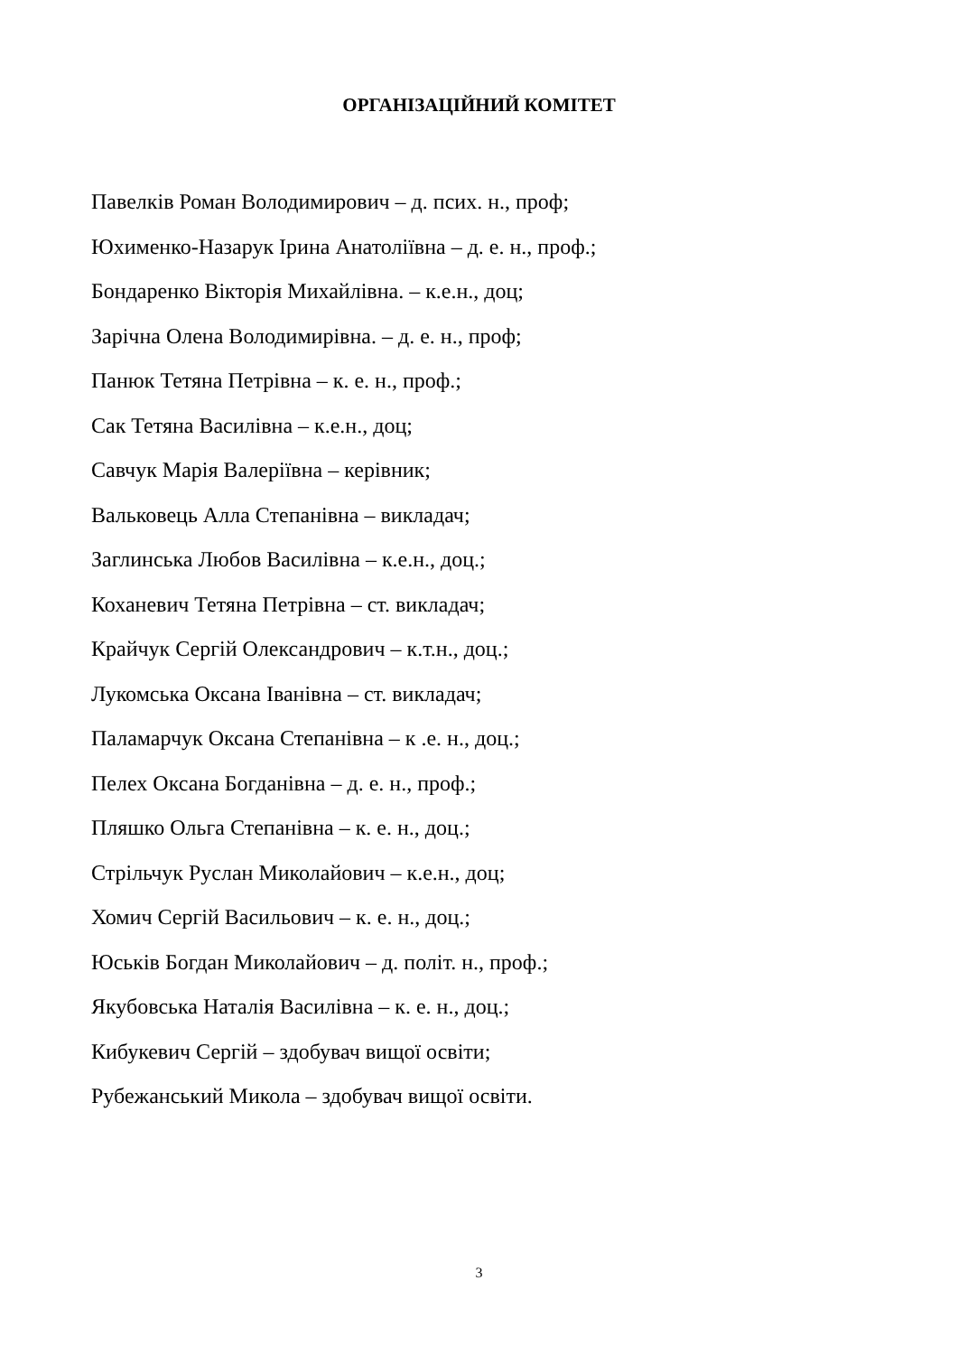ОРГАНІЗАЦІЙНИЙ КОМІТЕТ
Павелків Роман Володимирович – д. псих. н., проф;
Юхименко-Назарук Ірина Анатоліївна – д. е. н., проф.;
Бондаренко Вікторія Михайлівна. – к.е.н., доц;
Зарічна Олена Володимирівна. – д. е. н., проф;
Панюк Тетяна Петрівна – к. е. н., проф.;
Сак Тетяна Василівна – к.е.н., доц;
Савчук Марія Валеріївна – керівник;
Вальковець Алла Степанівна – викладач;
Заглинська Любов Василівна – к.е.н., доц.;
Коханевич Тетяна Петрівна – ст. викладач;
Крайчук Сергій Олександрович – к.т.н., доц.;
Лукомська Оксана Іванівна – ст. викладач;
Паламарчук Оксана Степанівна – к .е. н., доц.;
Пелех Оксана Богданівна – д. е. н., проф.;
Пляшко Ольга Степанівна – к. е. н., доц.;
Стрільчук Руслан Миколайович – к.е.н., доц;
Хомич Сергій Васильович – к. е. н., доц.;
Юськів Богдан Миколайович – д. політ. н., проф.;
Якубовська Наталія Василівна – к. е. н., доц.;
Кибукевич Сергій – здобувач вищої освіти;
Рубежанський Микола – здобувач вищої освіти.
3